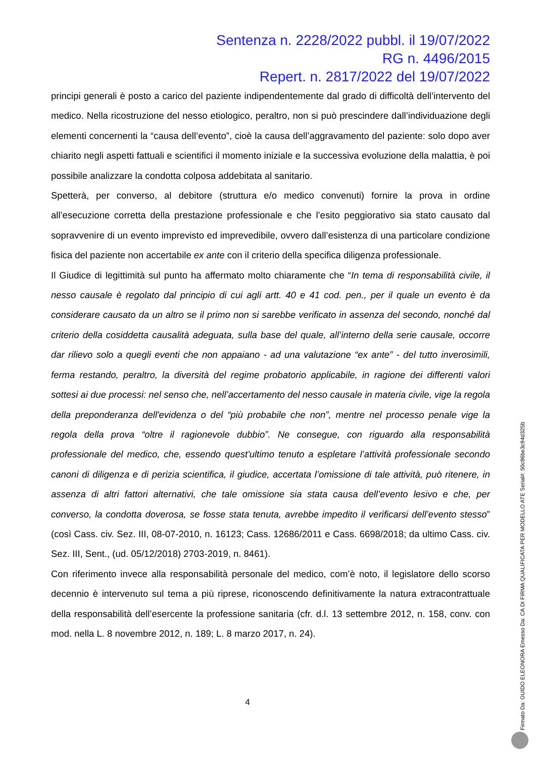Sentenza n. 2228/2022 pubbl. il 19/07/2022
RG n. 4496/2015
Repert. n. 2817/2022 del 19/07/2022
principi generali è posto a carico del paziente indipendentemente dal grado di difficoltà dell’intervento del medico. Nella ricostruzione del nesso etiologico, peraltro, non si può prescindere dall’individuazione degli elementi concernenti la “causa dell’evento”, cioè la causa dell’aggravamento del paziente: solo dopo aver chiarito negli aspetti fattuali e scientifici il momento iniziale e la successiva evoluzione della malattia, è poi possibile analizzare la condotta colposa addebitata al sanitario.
Spetterà, per converso, al debitore (struttura e/o medico convenuti) fornire la prova in ordine all’esecuzione corretta della prestazione professionale e che l’esito peggiorativo sia stato causato dal sopravvenire di un evento imprevisto ed imprevedibile, ovvero dall’esistenza di una particolare condizione fisica del paziente non accertabile ex ante con il criterio della specifica diligenza professionale.
Il Giudice di legittimità sul punto ha affermato molto chiaramente che “In tema di responsabilità civile, il nesso causale è regolato dal principio di cui agli artt. 40 e 41 cod. pen., per il quale un evento è da considerare causato da un altro se il primo non si sarebbe verificato in assenza del secondo, nonché dal criterio della cosiddetta causalità adeguata, sulla base del quale, all’interno della serie causale, occorre dar rilievo solo a quegli eventi che non appaiano - ad una valutazione “ex ante” - del tutto inverosimili, ferma restando, peraltro, la diversità del regime probatorio applicabile, in ragione dei differenti valori sottesi ai due processi: nel senso che, nell’accertamento del nesso causale in materia civile, vige la regola della preponderanza dell'evidenza o del “più probabile che non”, mentre nel processo penale vige la regola della prova “oltre il ragionevole dubbio”. Ne consegue, con riguardo alla responsabilità professionale del medico, che, essendo quest'ultimo tenuto a espletare l’attività professionale secondo canoni di diligenza e di perizia scientifica, il giudice, accertata l’omissione di tale attività, può ritenere, in assenza di altri fattori alternativi, che tale omissione sia stata causa dell’evento lesivo e che, per converso, la condotta doverosa, se fosse stata tenuta, avrebbe impedito il verificarsi dell’evento stesso” (così Cass. civ. Sez. III, 08-07-2010, n. 16123; Cass. 12686/2011 e Cass. 6698/2018; da ultimo Cass. civ. Sez. III, Sent., (ud. 05/12/2018) 2703-2019, n. 8461).
Con riferimento invece alla responsabilità personale del medico, com’è noto, il legislatore dello scorso decennio è intervenuto sul tema a più riprese, riconoscendo definitivamente la natura extracontrattuale della responsabilità dell’esercente la professione sanitaria (cfr. d.l. 13 settembre 2012, n. 158, conv. con mod. nella L. 8 novembre 2012, n. 189; L. 8 marzo 2017, n. 24).
4
Firmato Da: GUIDO ELEONORA Emesso Da: CA DI FIRMA QUALIFICATA PER MODELLO ATE Serial#: 50c86be3c94d325b